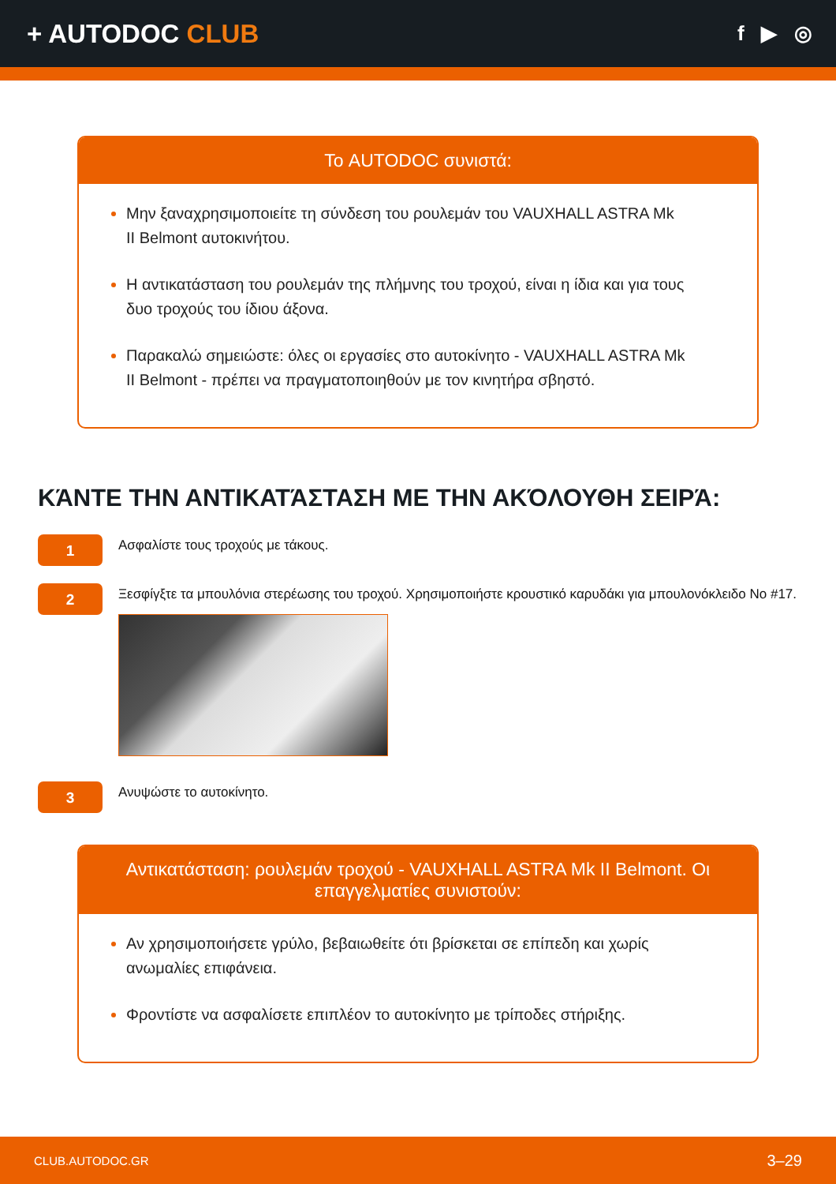+ AUTODOC CLUB
f ▶ ◎
Το AUTODOC συνιστά:
Μην ξαναχρησιμοποιείτε τη σύνδεση του ρουλεμάν του VAUXHALL ASTRA Mk II Belmont αυτοκινήτου.
Η αντικατάσταση του ρουλεμάν της πλήμνης του τροχού, είναι η ίδια και για τους δυο τροχούς του ίδιου άξονα.
Παρακαλώ σημειώστε: όλες οι εργασίες στο αυτοκίνητο - VAUXHALL ASTRA Mk II Belmont - πρέπει να πραγματοποιηθούν με τον κινητήρα σβηστό.
ΚΆΝΤΕ ΤΗΝ ΑΝΤΙΚΑΤΆΣΤΑΣΗ ΜΕ ΤΗΝ ΑΚΌΛΟΥΘΗ ΣΕΙΡΆ:
1
Ασφαλίστε τους τροχούς με τάκους.
2
Ξεσφίγξτε τα μπουλόνια στερέωσης του τροχού. Χρησιμοποιήστε κρουστικό καρυδάκι για μπουλονόκλειδο No #17.
3
Ανυψώστε το αυτοκίνητο.
Αντικατάσταση: ρουλεμάν τροχού - VAUXHALL ASTRA Mk II Belmont. Οι επαγγελματίες συνιστούν:
Αν χρησιμοποιήσετε γρύλο, βεβαιωθείτε ότι βρίσκεται σε επίπεδη και χωρίς ανωμαλίες επιφάνεια.
Φροντίστε να ασφαλίσετε επιπλέον το αυτοκίνητο με τρίποδες στήριξης.
CLUB.AUTODOC.GR 3–29